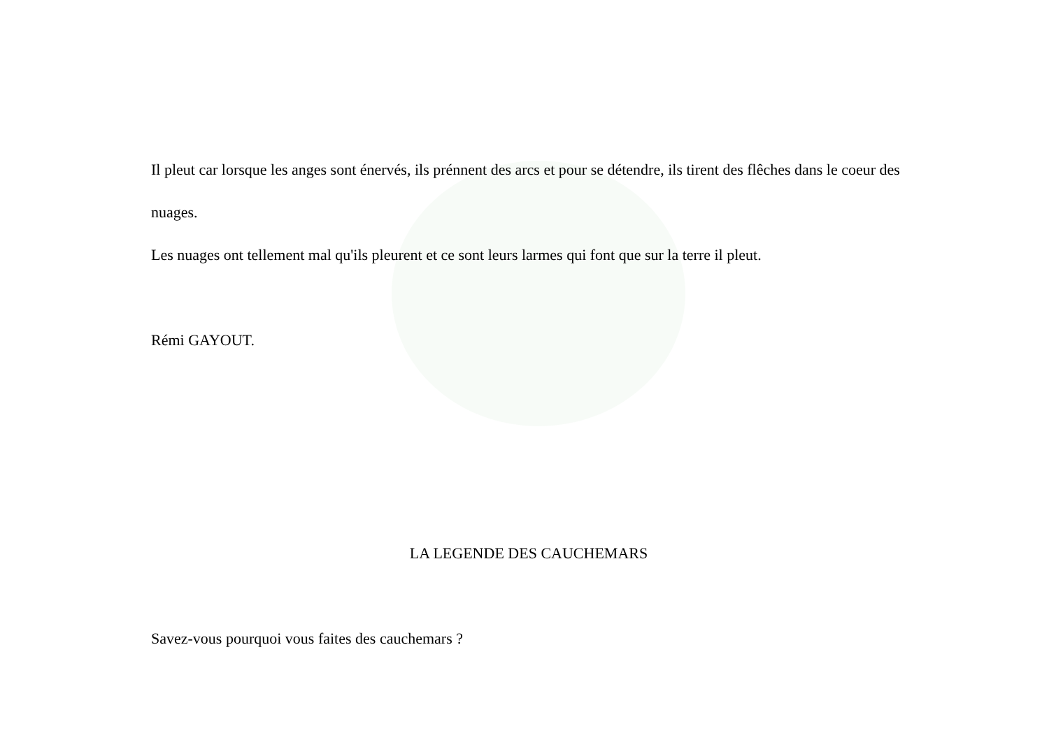Il pleut car lorsque les anges sont énervés, ils prénnent des arcs et pour se détendre, ils tirent des flêches dans le coeur des nuages.
Les nuages ont tellement mal qu'ils pleurent et ce sont leurs larmes qui font que sur la terre il pleut.
Rémi GAYOUT.
LA LEGENDE DES CAUCHEMARS
Savez-vous pourquoi vous faites des cauchemars ?